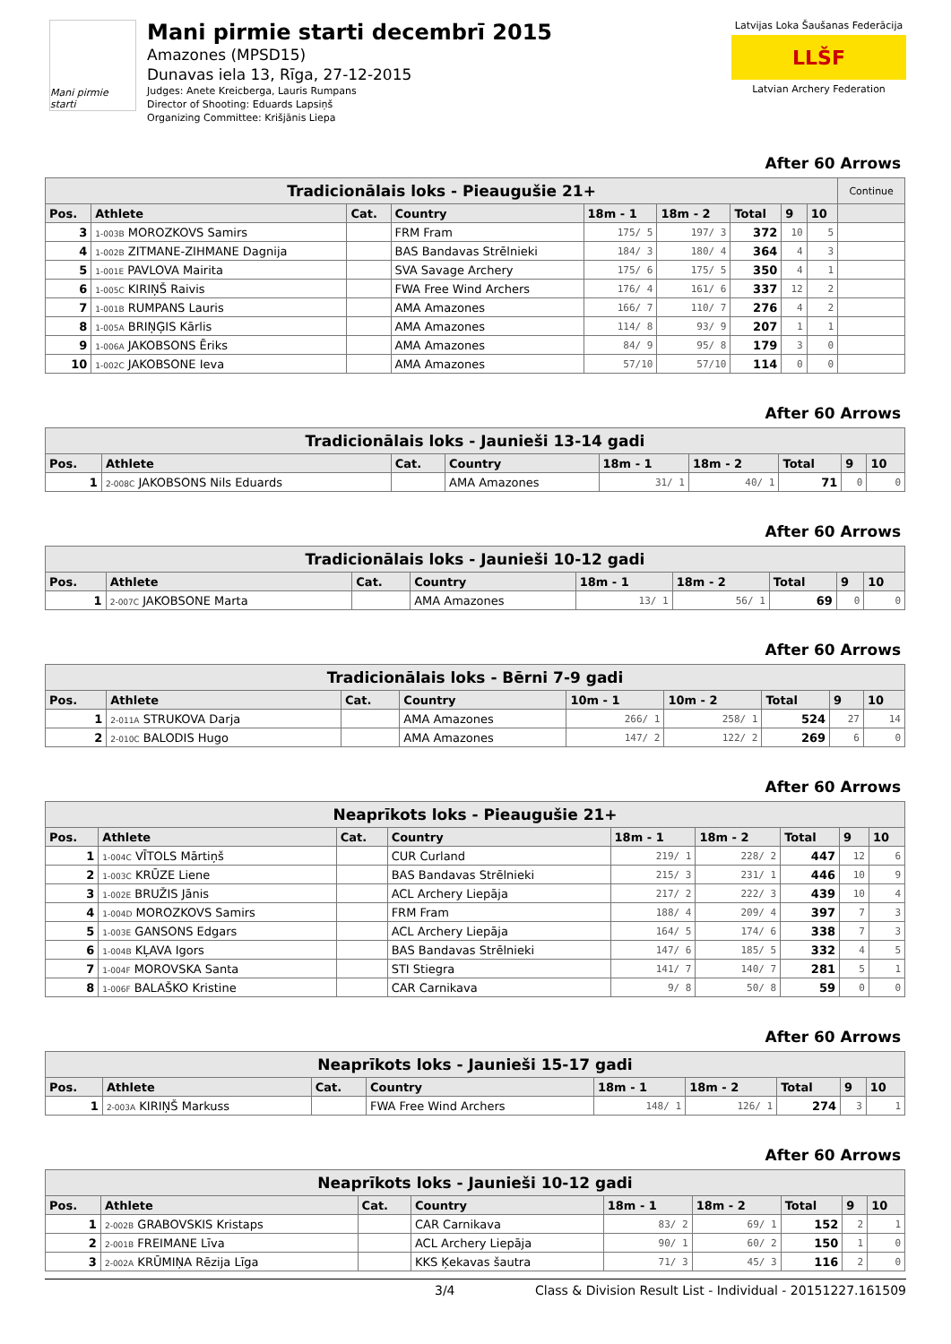Mani pirmie starti
Mani pirmie starti decembrī 2015
Amazones (MPSD15)
Dunavas iela 13, Rīga, 27-12-2015
Judges: Anete Kreicberga, Lauris Rumpans
Director of Shooting: Eduards Lapsiņš
Organizing Committee: Krišjānis Liepa
Latvijas Loka Šaušanas Federācija
LLŠF
Latvian Archery Federation
After 60 Arrows
| Tradicionālais loks - Pieaugušie 21+ | | | | | | | | | Continue |
| --- | --- | --- | --- | --- | --- | --- | --- | --- | --- |
| Pos. | Athlete | Cat. | Country | 18m - 1 | 18m - 2 | Total | 9 | 10 | |
| 3 | 1-003B MOROZKOVS Samirs | | FRM Fram | 175/ 5 | 197/ 3 | 372 | 10 | 5 | |
| 4 | 1-002B ZITMANE-ZIHMANE Dagnija | | BAS Bandavas Strēlnieki | 184/ 3 | 180/ 4 | 364 | 4 | 3 | |
| 5 | 1-001E PAVLOVA Mairita | | SVA Savage Archery | 175/ 6 | 175/ 5 | 350 | 4 | 1 | |
| 6 | 1-005C KIRIŅŠ Raivis | | FWA Free Wind Archers | 176/ 4 | 161/ 6 | 337 | 12 | 2 | |
| 7 | 1-001B RUMPANS Lauris | | AMA Amazones | 166/ 7 | 110/ 7 | 276 | 4 | 2 | |
| 8 | 1-005A BRIŅĢIS Kārlis | | AMA Amazones | 114/ 8 | 93/ 9 | 207 | 1 | 1 | |
| 9 | 1-006A JAKOBSONS Ēriks | | AMA Amazones | 84/ 9 | 95/ 8 | 179 | 3 | 0 | |
| 10 | 1-002C JAKOBSONE Ieva | | AMA Amazones | 57/10 | 57/10 | 114 | 0 | 0 | |
After 60 Arrows
| Tradicionālais loks - Jaunieši 13-14 gadi | | | | | | | | |
| --- | --- | --- | --- | --- | --- | --- | --- | --- |
| Pos. | Athlete | Cat. | Country | 18m - 1 | 18m - 2 | Total | 9 | 10 |
| 1 | 2-008C JAKOBSONS Nils Eduards | | AMA Amazones | 31/ 1 | 40/ 1 | 71 | 0 | 0 |
After 60 Arrows
| Tradicionālais loks - Jaunieši 10-12 gadi | | | | | | | | |
| --- | --- | --- | --- | --- | --- | --- | --- | --- |
| Pos. | Athlete | Cat. | Country | 18m - 1 | 18m - 2 | Total | 9 | 10 |
| 1 | 2-007C JAKOBSONE Marta | | AMA Amazones | 13/ 1 | 56/ 1 | 69 | 0 | 0 |
After 60 Arrows
| Tradicionālais loks - Bērni 7-9 gadi | | | | | | | | |
| --- | --- | --- | --- | --- | --- | --- | --- | --- |
| Pos. | Athlete | Cat. | Country | 10m - 1 | 10m - 2 | Total | 9 | 10 |
| 1 | 2-011A STRUKOVA Darja | | AMA Amazones | 266/ 1 | 258/ 1 | 524 | 27 | 14 |
| 2 | 2-010C BALODIS Hugo | | AMA Amazones | 147/ 2 | 122/ 2 | 269 | 6 | 0 |
After 60 Arrows
| Neaprīkots loks - Pieaugušie 21+ | | | | | | | | |
| --- | --- | --- | --- | --- | --- | --- | --- | --- |
| Pos. | Athlete | Cat. | Country | 18m - 1 | 18m - 2 | Total | 9 | 10 |
| 1 | 1-004C VĪTOLS Mārtiņš | | CUR Curland | 219/ 1 | 228/ 2 | 447 | 12 | 6 |
| 2 | 1-003C KRŪZE Liene | | BAS Bandavas Strēlnieki | 215/ 3 | 231/ 1 | 446 | 10 | 9 |
| 3 | 1-002E BRUŽIS Jānis | | ACL Archery Liepāja | 217/ 2 | 222/ 3 | 439 | 10 | 4 |
| 4 | 1-004D MOROZKOVS Samirs | | FRM Fram | 188/ 4 | 209/ 4 | 397 | 7 | 3 |
| 5 | 1-003E GANSONS Edgars | | ACL Archery Liepāja | 164/ 5 | 174/ 6 | 338 | 7 | 3 |
| 6 | 1-004B KĻAVA Igors | | BAS Bandavas Strēlnieki | 147/ 6 | 185/ 5 | 332 | 4 | 5 |
| 7 | 1-004F MOROVSKA Santa | | STI Stiegra | 141/ 7 | 140/ 7 | 281 | 5 | 1 |
| 8 | 1-006F BALAŠKO Kristine | | CAR Carnikava | 9/ 8 | 50/ 8 | 59 | 0 | 0 |
After 60 Arrows
| Neaprīkots loks - Jaunieši 15-17 gadi | | | | | | | | |
| --- | --- | --- | --- | --- | --- | --- | --- | --- |
| Pos. | Athlete | Cat. | Country | 18m - 1 | 18m - 2 | Total | 9 | 10 |
| 1 | 2-003A KIRIŅŠ Markuss | | FWA Free Wind Archers | 148/ 1 | 126/ 1 | 274 | 3 | 1 |
After 60 Arrows
| Neaprīkots loks - Jaunieši 10-12 gadi | | | | | | | | |
| --- | --- | --- | --- | --- | --- | --- | --- | --- |
| Pos. | Athlete | Cat. | Country | 18m - 1 | 18m - 2 | Total | 9 | 10 |
| 1 | 2-002B GRABOVSKIS Kristaps | | CAR Carnikava | 83/ 2 | 69/ 1 | 152 | 2 | 1 |
| 2 | 2-001B FREIMANE Līva | | ACL Archery Liepāja | 90/ 1 | 60/ 2 | 150 | 1 | 0 |
| 3 | 2-002A KRŪMIŅA Rēzija Līga | | KKS Ķekavas šautra | 71/ 3 | 45/ 3 | 116 | 2 | 0 |
3/4 Class & Division Result List - Individual - 20151227.161509